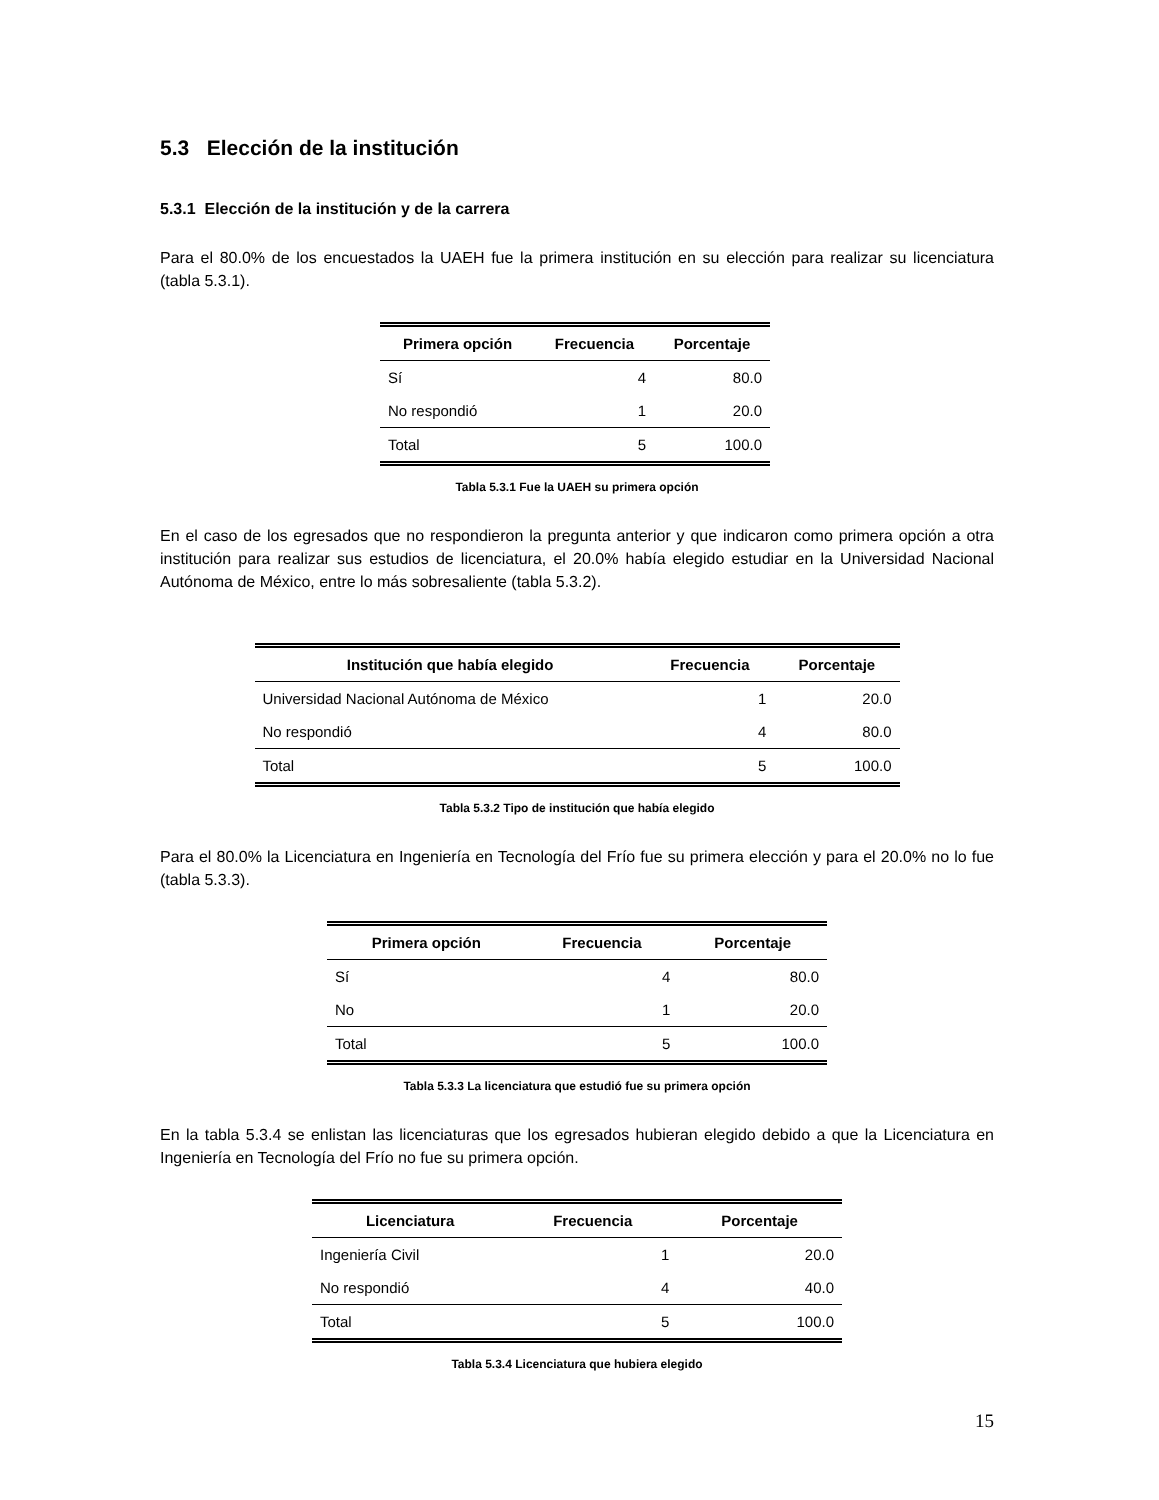5.3 Elección de la institución
5.3.1 Elección de la institución y de la carrera
Para el 80.0% de los encuestados la UAEH fue la primera institución en su elección para realizar su licenciatura (tabla 5.3.1).
| Primera opción | Frecuencia | Porcentaje |
| --- | --- | --- |
| Sí | 4 | 80.0 |
| No respondió | 1 | 20.0 |
| Total | 5 | 100.0 |
Tabla 5.3.1 Fue la UAEH su primera opción
En el caso de los egresados que no respondieron la pregunta anterior y que indicaron como primera opción a otra institución para realizar sus estudios de licenciatura, el 20.0% había elegido estudiar en la Universidad Nacional Autónoma de México, entre lo más sobresaliente (tabla 5.3.2).
| Institución que había elegido | Frecuencia | Porcentaje |
| --- | --- | --- |
| Universidad Nacional Autónoma de México | 1 | 20.0 |
| No respondió | 4 | 80.0 |
| Total | 5 | 100.0 |
Tabla 5.3.2 Tipo de institución que había elegido
Para el 80.0% la Licenciatura en Ingeniería en Tecnología del Frío fue su primera elección y para el 20.0% no lo fue (tabla 5.3.3).
| Primera opción | Frecuencia | Porcentaje |
| --- | --- | --- |
| Sí | 4 | 80.0 |
| No | 1 | 20.0 |
| Total | 5 | 100.0 |
Tabla 5.3.3 La licenciatura que estudió fue su primera opción
En la tabla 5.3.4 se enlistan las licenciaturas que los egresados hubieran elegido debido a que la Licenciatura en Ingeniería en Tecnología del Frío no fue su primera opción.
| Licenciatura | Frecuencia | Porcentaje |
| --- | --- | --- |
| Ingeniería Civil | 1 | 20.0 |
| No respondió | 4 | 40.0 |
| Total | 5 | 100.0 |
Tabla 5.3.4 Licenciatura que hubiera elegido
15